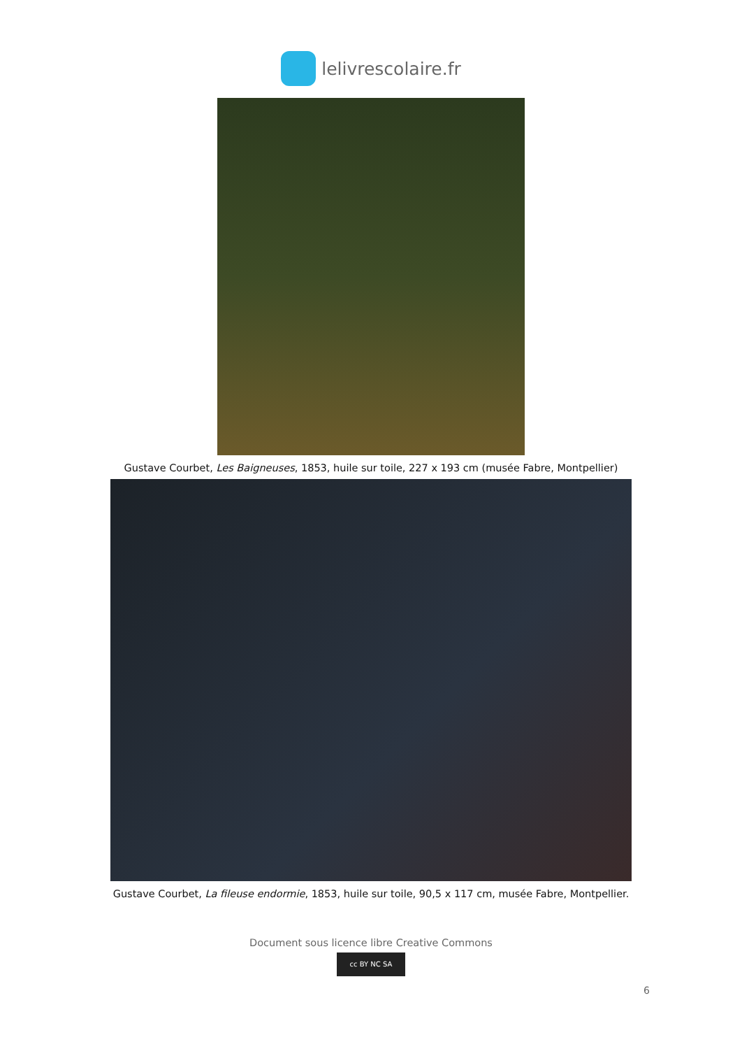lelivrescolaire.fr
Gustave Courbet, Les Baigneuses, 1853, huile sur toile, 227 x 193 cm (musée Fabre, Montpellier)
Gustave Courbet, La fileuse endormie, 1853, huile sur toile, 90,5 x 117 cm, musée Fabre, Montpellier.
Document sous licence libre Creative Commons
cc BY NC SA
6